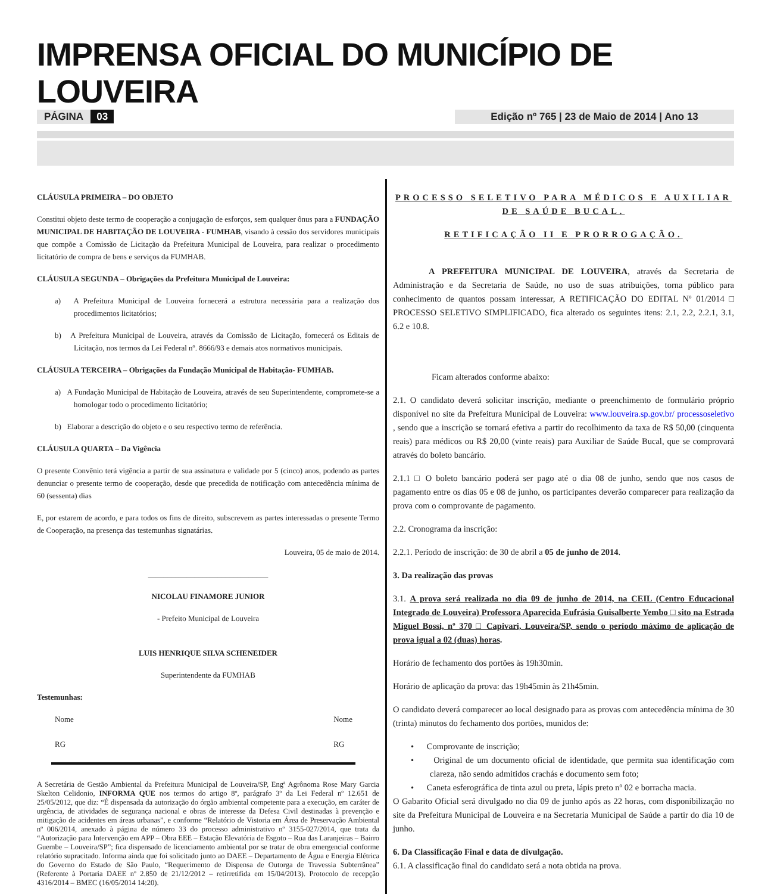IMPRENSA OFICIAL DO MUNICÍPIO DE LOUVEIRA
PÁGINA 03 Edição nº 765 | 23 de Maio de 2014 | Ano 13
CLÁUSULA PRIMEIRA – DO OBJETO
Constitui objeto deste termo de cooperação a conjugação de esforços, sem qualquer ônus para a FUNDAÇÃO MUNICIPAL DE HABITAÇÃO DE LOUVEIRA - FUMHAB, visando à cessão dos servidores municipais que compõe a Comissão de Licitação da Prefeitura Municipal de Louveira, para realizar o procedimento licitatório de compra de bens e serviços da FUMHAB.
CLÁUSULA SEGUNDA – Obrigações da Prefeitura Municipal de Louveira:
a) A Prefeitura Municipal de Louveira fornecerá a estrutura necessária para a realização dos procedimentos licitatórios;
b) A Prefeitura Municipal de Louveira, através da Comissão de Licitação, fornecerá os Editais de Licitação, nos termos da Lei Federal nº. 8666/93 e demais atos normativos municipais.
CLÁUSULA TERCEIRA – Obrigações da Fundação Municipal de Habitação- FUMHAB.
a) A Fundação Municipal de Habitação de Louveira, através de seu Superintendente, compromete-se a homologar todo o procedimento licitatório;
b) Elaborar a descrição do objeto e o seu respectivo termo de referência.
CLÁUSULA QUARTA – Da Vigência
O presente Convênio terá vigência a partir de sua assinatura e validade por 5 (cinco) anos, podendo as partes denunciar o presente termo de cooperação, desde que precedida de notificação com antecedência mínima de 60 (sessenta) dias
E, por estarem de acordo, e para todos os fins de direito, subscrevem as partes interessadas o presente Termo de Cooperação, na presença das testemunhas signatárias.
Louveira, 05 de maio de 2014.
_______________________________
NICOLAU FINAMORE JUNIOR
- Prefeito Municipal de Louveira
LUIS HENRIQUE SILVA SCHENEIDER
Superintendente da FUMHAB
Testemunhas:
Nome
RG
Nome
RG
A Secretária de Gestão Ambiental da Prefeitura Municipal de Louveira/SP, Engª Agrônoma Rose Mary Garcia Skelton Celidonio, INFORMA QUE nos termos do artigo 8º, parágrafo 3º da Lei Federal nº 12.651 de 25/05/2012, que diz: “É dispensada da autorização do órgão ambiental competente para a execução, em caráter de urgência, de atividades de segurança nacional e obras de interesse da Defesa Civil destinadas à prevenção e mitigação de acidentes em áreas urbanas”, e conforme “Relatório de Vistoria em Área de Preservação Ambiental nº 006/2014, anexado à página de número 33 do processo administrativo nº 3155-027/2014, que trata da “Autorização para Intervenção em APP – Obra EEE – Estação Elevatória de Esgoto – Rua das Laranjeiras – Bairro Guembe – Louveira/SP”; fica dispensado de licenciamento ambiental por se tratar de obra emergencial conforme relatório supracitado. Informa ainda que foi solicitado junto ao DAEE – Departamento de Água e Energia Elétrica do Governo do Estado de São Paulo, “Requerimento de Dispensa de Outorga de Travessia Subterrânea” (Referente à Portaria DAEE nº 2.850 de 21/12/2012 – retirretifida em 15/04/2013). Protocolo de recepção 4316/2014 – BMEC (16/05/2014 14:20).
PROCESSO SELETIVO PARA MÉDICOS E AUXILIAR DE SAÚDE BUCAL.
RETIFICAÇÃO II E PRORROGAÇÃO.
A PREFEITURA MUNICIPAL DE LOUVEIRA, através da Secretaria de Administração e da Secretaria de Saúde, no uso de suas atribuições, torna público para conhecimento de quantos possam interessar, A RETIFICAÇÃO DO EDITAL Nº 01/2014 □ PROCESSO SELETIVO SIMPLIFICADO, fica alterado os seguintes itens: 2.1, 2.2, 2.2.1, 3.1, 6.2 e 10.8.
Ficam alterados conforme abaixo:
2.1. O candidato deverá solicitar inscrição, mediante o preenchimento de formulário próprio disponível no site da Prefeitura Municipal de Louveira: www.louveira.sp.gov.br/ processoseletivo , sendo que a inscrição se tornará efetiva a partir do recolhimento da taxa de R$ 50,00 (cinquenta reais) para médicos ou R$ 20,00 (vinte reais) para Auxiliar de Saúde Bucal, que se comprovará através do boleto bancário.
2.1.1 □ O boleto bancário poderá ser pago até o dia 08 de junho, sendo que nos casos de pagamento entre os dias 05 e 08 de junho, os participantes deverão comparecer para realização da prova com o comprovante de pagamento.
2.2. Cronograma da inscrição:
2.2.1. Período de inscrição: de 30 de abril a 05 de junho de 2014.
3. Da realização das provas
3.1. A prova será realizada no dia 09 de junho de 2014, na CEIL (Centro Educacional Integrado de Louveira) Professora Aparecida Eufrásia Guisalberte Yembo □ sito na Estrada Miguel Bossi, nº 370 □ Capivari, Louveira/SP, sendo o período máximo de aplicação de prova igual a 02 (duas) horas.
Horário de fechamento dos portões às 19h30min.
Horário de aplicação da prova: das 19h45min às 21h45min.
O candidato deverá comparecer ao local designado para as provas com antecedência mínima de 30 (trinta) minutos do fechamento dos portões, munidos de:
• Comprovante de inscrição;
• Original de um documento oficial de identidade, que permita sua identificação com clareza, não sendo admitidos crachás e documento sem foto;
• Caneta esferográfica de tinta azul ou preta, lápis preto nº 02 e borracha macia.
O Gabarito Oficial será divulgado no dia 09 de junho após as 22 horas, com disponibilização no site da Prefeitura Municipal de Louveira e na Secretaria Municipal de Saúde a partir do dia 10 de junho.
6. Da Classificação Final e data de divulgação.
6.1. A classificação final do candidato será a nota obtida na prova.